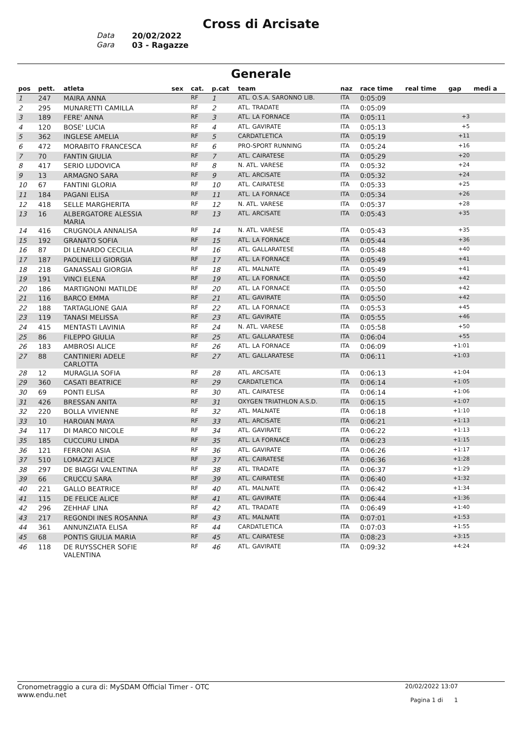Cross di Arcisate
Data
20/02/2022
Gara
03 - Ragazze
Generale
| pos | pett. | atleta | sex | cat. | p.cat | team | naz | race time | real time | gap | medi a |
| --- | --- | --- | --- | --- | --- | --- | --- | --- | --- | --- | --- |
| 1 | 247 | MAIRA ANNA | | RF | 1 | ATL. O.S.A. SARONNO LIB. | ITA | 0:05:09 | | | |
| 2 | 295 | MUNARETTI CAMILLA | | RF | 2 | ATL. TRADATE | ITA | 0:05:09 | | | |
| 3 | 189 | FERE' ANNA | | RF | 3 | ATL. LA FORNACE | ITA | 0:05:11 | | +3 | |
| 4 | 120 | BOSE' LUCIA | | RF | 4 | ATL. GAVIRATE | ITA | 0:05:13 | | +5 | |
| 5 | 362 | INGLESE AMELIA | | RF | 5 | CARDATLETICA | ITA | 0:05:19 | | +11 | |
| 6 | 472 | MORABITO FRANCESCA | | RF | 6 | PRO-SPORT RUNNING | ITA | 0:05:24 | | +16 | |
| 7 | 70 | FANTIN GIULIA | | RF | 7 | ATL. CAIRATESE | ITA | 0:05:29 | | +20 | |
| 8 | 417 | SERIO LUDOVICA | | RF | 8 | N. ATL. VARESE | ITA | 0:05:32 | | +24 | |
| 9 | 13 | ARMAGNO SARA | | RF | 9 | ATL. ARCISATE | ITA | 0:05:32 | | +24 | |
| 10 | 67 | FANTINI GLORIA | | RF | 10 | ATL. CAIRATESE | ITA | 0:05:33 | | +25 | |
| 11 | 184 | PAGANI ELISA | | RF | 11 | ATL. LA FORNACE | ITA | 0:05:34 | | +26 | |
| 12 | 418 | SELLE MARGHERITA | | RF | 12 | N. ATL. VARESE | ITA | 0:05:37 | | +28 | |
| 13 | 16 | ALBERGATORE ALESSIA MARIA | | RF | 13 | ATL. ARCISATE | ITA | 0:05:43 | | +35 | |
| 14 | 416 | CRUGNOLA ANNALISA | | RF | 14 | N. ATL. VARESE | ITA | 0:05:43 | | +35 | |
| 15 | 192 | GRANATO SOFIA | | RF | 15 | ATL. LA FORNACE | ITA | 0:05:44 | | +36 | |
| 16 | 87 | DI LENARDO CECILIA | | RF | 16 | ATL. GALLARATESE | ITA | 0:05:48 | | +40 | |
| 17 | 187 | PAOLINELLI GIORGIA | | RF | 17 | ATL. LA FORNACE | ITA | 0:05:49 | | +41 | |
| 18 | 218 | GANASSALI GIORGIA | | RF | 18 | ATL. MALNATE | ITA | 0:05:49 | | +41 | |
| 19 | 191 | VINCI ELENA | | RF | 19 | ATL. LA FORNACE | ITA | 0:05:50 | | +42 | |
| 20 | 186 | MARTIGNONI MATILDE | | RF | 20 | ATL. LA FORNACE | ITA | 0:05:50 | | +42 | |
| 21 | 116 | BARCO EMMA | | RF | 21 | ATL. GAVIRATE | ITA | 0:05:50 | | +42 | |
| 22 | 188 | TARTAGLIONE GAIA | | RF | 22 | ATL. LA FORNACE | ITA | 0:05:53 | | +45 | |
| 23 | 119 | TANASI MELISSA | | RF | 23 | ATL. GAVIRATE | ITA | 0:05:55 | | +46 | |
| 24 | 415 | MENTASTI LAVINIA | | RF | 24 | N. ATL. VARESE | ITA | 0:05:58 | | +50 | |
| 25 | 86 | FILEPPO GIULIA | | RF | 25 | ATL. GALLARATESE | ITA | 0:06:04 | | +55 | |
| 26 | 183 | AMBROSI ALICE | | RF | 26 | ATL. LA FORNACE | ITA | 0:06:09 | | +1:01 | |
| 27 | 88 | CANTINIERI ADELE CARLOTTA | | RF | 27 | ATL. GALLARATESE | ITA | 0:06:11 | | +1:03 | |
| 28 | 12 | MURAGLIA SOFIA | | RF | 28 | ATL. ARCISATE | ITA | 0:06:13 | | +1:04 | |
| 29 | 360 | CASATI BEATRICE | | RF | 29 | CARDATLETICA | ITA | 0:06:14 | | +1:05 | |
| 30 | 69 | PONTI ELISA | | RF | 30 | ATL. CAIRATESE | ITA | 0:06:14 | | +1:06 | |
| 31 | 426 | BRESSAN ANITA | | RF | 31 | OXYGEN TRIATHLON A.S.D. | ITA | 0:06:15 | | +1:07 | |
| 32 | 220 | BOLLA VIVIENNE | | RF | 32 | ATL. MALNATE | ITA | 0:06:18 | | +1:10 | |
| 33 | 10 | HAROIAN MAYA | | RF | 33 | ATL. ARCISATE | ITA | 0:06:21 | | +1:13 | |
| 34 | 117 | DI MARCO NICOLE | | RF | 34 | ATL. GAVIRATE | ITA | 0:06:22 | | +1:13 | |
| 35 | 185 | CUCCURU LINDA | | RF | 35 | ATL. LA FORNACE | ITA | 0:06:23 | | +1:15 | |
| 36 | 121 | FERRONI ASIA | | RF | 36 | ATL. GAVIRATE | ITA | 0:06:26 | | +1:17 | |
| 37 | 510 | LOMAZZI ALICE | | RF | 37 | ATL. CAIRATESE | ITA | 0:06:36 | | +1:28 | |
| 38 | 297 | DE BIAGGI VALENTINA | | RF | 38 | ATL. TRADATE | ITA | 0:06:37 | | +1:29 | |
| 39 | 66 | CRUCCU SARA | | RF | 39 | ATL. CAIRATESE | ITA | 0:06:40 | | +1:32 | |
| 40 | 221 | GALLO BEATRICE | | RF | 40 | ATL. MALNATE | ITA | 0:06:42 | | +1:34 | |
| 41 | 115 | DE FELICE ALICE | | RF | 41 | ATL. GAVIRATE | ITA | 0:06:44 | | +1:36 | |
| 42 | 296 | ZEHHAF LINA | | RF | 42 | ATL. TRADATE | ITA | 0:06:49 | | +1:40 | |
| 43 | 217 | REGONDI INES ROSANNA | | RF | 43 | ATL. MALNATE | ITA | 0:07:01 | | +1:53 | |
| 44 | 361 | ANNUNZIATA ELISA | | RF | 44 | CARDATLETICA | ITA | 0:07:03 | | +1:55 | |
| 45 | 68 | PONTIS GIULIA MARIA | | RF | 45 | ATL. CAIRATESE | ITA | 0:08:23 | | +3:15 | |
| 46 | 118 | DE RUYSSCHER SOFIE VALENTINA | | RF | 46 | ATL. GAVIRATE | ITA | 0:09:32 | | +4:24 | |
Cronometraggio a cura di: MySDAM Official Timer - OTC
www.endu.net
20/02/2022 13:07
Pagina 1 di 1